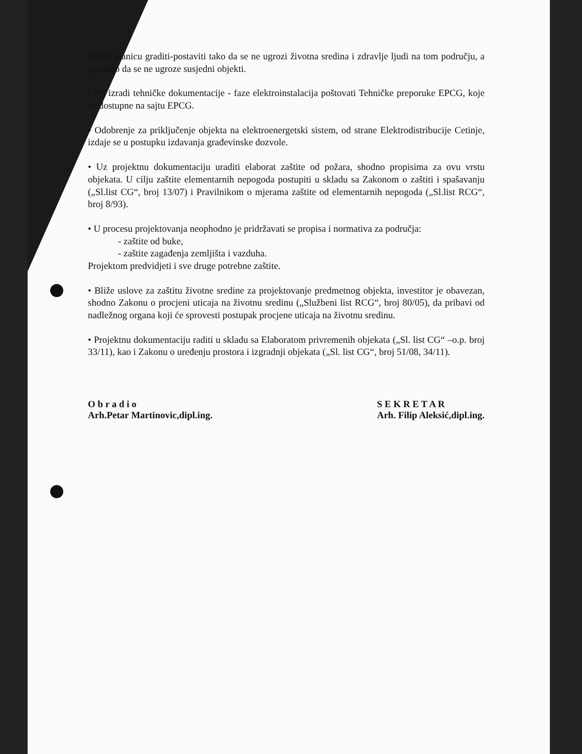Baznu stanicu graditi-postaviti tako da se ne ugrozi životna sredina i zdravlje ljudi na tom području, a posebno da se ne ugroze susjedni objekti.
• Pri izradi tehničke dokumentacije - faze elektroinstalacija poštovati Tehničke preporuke EPCG, koje su dostupne na sajtu EPCG.
• Odobrenje za priključenje objekta na elektroenergetski sistem, od strane Elektrodistribucije Cetinje, izdaje se u postupku izdavanja građevinske dozvole.
• Uz projektnu dokumentaciju uraditi elaborat zaštite od požara, shodno propisima za ovu vrstu objekata. U cilju zaštite elementarnih nepogoda postupiti u skladu sa Zakonom o zaštiti i spašavanju („Sl.list CG“, broj 13/07) i Pravilnikom o mjerama zaštite od elementarnih nepogoda („Sl.list RCG“, broj 8/93).
• U procesu projektovanja neophodno je pridržavati se propisa i normativa za područja:
- zaštite od buke,
- zaštite zagađenja zemljišta i vazduha.
Projektom predvidjeti i sve druge potrebne zaštite.
• Bliže uslove za zaštitu životne sredine za projektovanje predmetnog objekta, investitor je obavezan, shodno Zakonu o procjeni uticaja na životnu sredinu („Službeni list RCG“, broj 80/05), da pribavi od nadležnog organa koji će sprovesti postupak procjene uticaja na životnu sredinu.
• Projektnu dokumentaciju raditi u skladu sa Elaboratom privremenih objekata („Sl. list CG“ –o.p. broj 33/11), kao i Zakonu o uređenju prostora i izgradnji objekata („Sl. list CG“, broj 51/08, 34/11).
O b r a d i o
Arh.Petar Martinovic,dipl.ing.
S E K R E T A R
Arh. Filip Aleksić,dipl.ing.